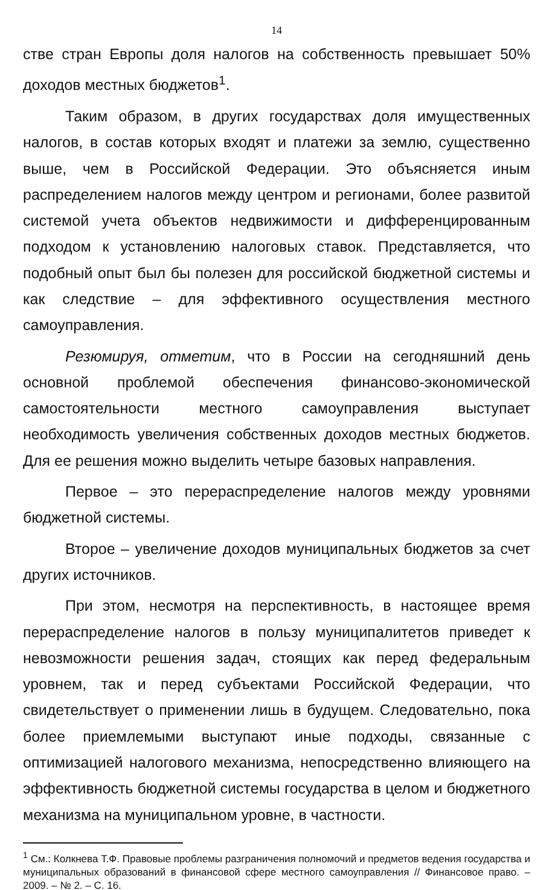14
стве стран Европы доля налогов на собственность превышает 50% доходов местных бюджетов<sup>1</sup>.
Таким образом, в других государствах доля имущественных налогов, в состав которых входят и платежи за землю, существенно выше, чем в Российской Федерации. Это объясняется иным распределением налогов между центром и регионами, более развитой системой учета объектов недвижимости и дифференцированным подходом к установлению налоговых ставок. Представляется, что подобный опыт был бы полезен для российской бюджетной системы и как следствие – для эффективного осуществления местного самоуправления.
Резюмируя, отметим, что в России на сегодняшний день основной проблемой обеспечения финансово-экономической самостоятельности местного самоуправления выступает необходимость увеличения собственных доходов местных бюджетов. Для ее решения можно выделить четыре базовых направления.
Первое – это перераспределение налогов между уровнями бюджетной системы.
Второе – увеличение доходов муниципальных бюджетов за счет других источников.
При этом, несмотря на перспективность, в настоящее время перераспределение налогов в пользу муниципалитетов приведет к невозможности решения задач, стоящих как перед федеральным уровнем, так и перед субъектами Российской Федерации, что свидетельствует о применении лишь в будущем. Следовательно, пока более приемлемыми выступают иные подходы, связанные с оптимизацией налогового механизма, непосредственно влияющего на эффективность бюджетной системы государства в целом и бюджетного механизма на муниципальном уровне, в частности.
<sup>1</sup> См.: Колкнева Т.Ф. Правовые проблемы разграничения полномочий и предметов ведения государства и муниципальных образований в финансовой сфере местного самоуправления // Финансовое право. – 2009. – № 2. – С. 16.